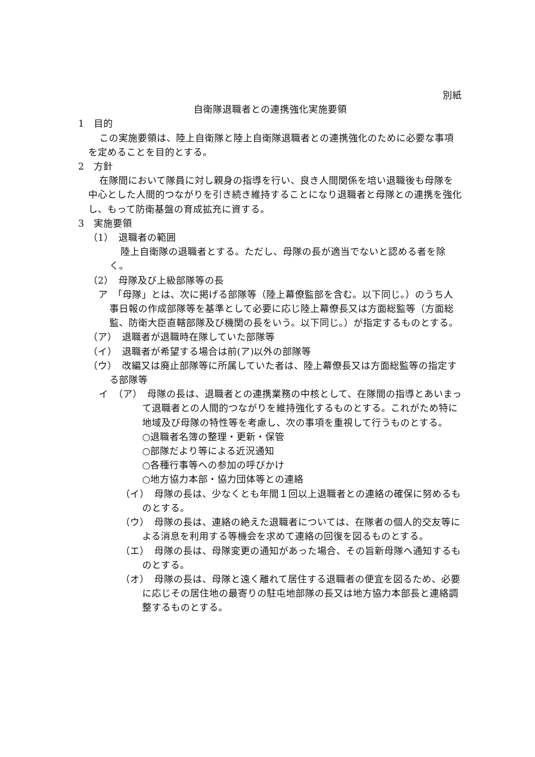別紙
自衛隊退職者との連携強化実施要領
1　目的
この実施要領は、陸上自衛隊と陸上自衛隊退職者との連携強化のために必要な事項を定めることを目的とする。
2　方針
在隊間において隊員に対し親身の指導を行い、良き人間関係を培い退職後も母隊を中心とした人間的つながりを引き続き維持することになり退職者と母隊との連携を強化し、もって防衛基盤の育成拡充に資する。
3　実施要領
（1）　退職者の範囲
陸上自衛隊の退職者とする。ただし、母隊の長が適当でないと認める者を除く。
（2）　母隊及び上級部隊等の長
ア　「母隊」とは、次に掲げる部隊等（陸上幕僚監部を含む。以下同じ。）のうち人事日報の作成部隊等を基準として必要に応じ陸上幕僚長又は方面総監等（方面総監、防衛大臣直轄部隊及び機関の長をいう。以下同じ。）が指定するものとする。
（ア）　退職者が退職時在隊していた部隊等
（イ）　退職者が希望する場合は前(ア)以外の部隊等
（ウ）　改編又は廃止部隊等に所属していた者は、陸上幕僚長又は方面総監等の指定する部隊等
イ　（ア）　母隊の長は、退職者との連携業務の中核として、在隊間の指導とあいまって退職者との人間的つながりを維持強化するものとする。これがため特に地域及び母隊の特性等を考慮し、次の事項を重視して行うものとする。
○退職者名簿の整理・更新・保管
○部隊だより等による近況通知
○各種行事等への参加の呼びかけ
○地方協力本部・協力団体等との連絡
（イ）　母隊の長は、少なくとも年間１回以上退職者との連絡の確保に努めるものとする。
（ウ）　母隊の長は、連絡の絶えた退職者については、在隊者の個人的交友等による消息を利用する等機会を求めて連絡の回復を図るものとする。
（エ）　母隊の長は、母隊変更の通知があった場合、その旨新母隊へ通知するものとする。
（オ）　母隊の長は、母隊と遠く離れて居住する退職者の便宜を図るため、必要に応じその居住地の最寄りの駐屯地部隊の長又は地方協力本部長と連絡調整するものとする。